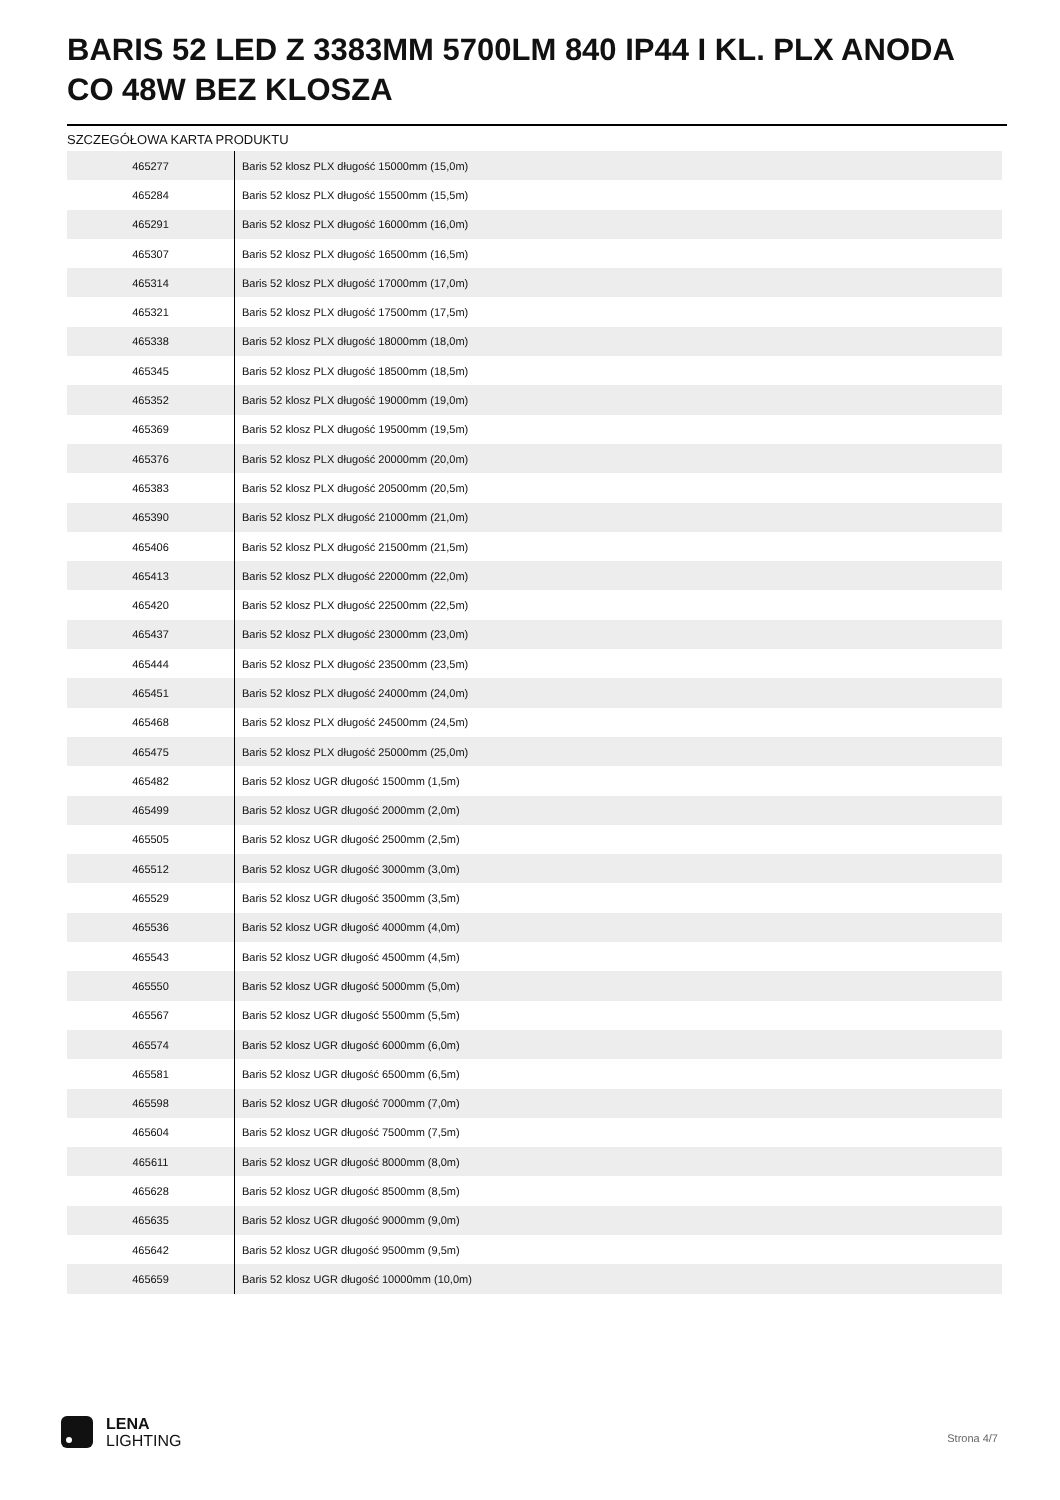BARIS 52 LED Z 3383MM 5700LM 840 IP44 I KL. PLX ANODA CO 48W BEZ KLOSZA
SZCZEGÓŁOWA KARTA PRODUKTU
| 465277 | Baris 52 klosz PLX długość 15000mm (15,0m) |
| 465284 | Baris 52 klosz PLX długość 15500mm (15,5m) |
| 465291 | Baris 52 klosz PLX długość 16000mm (16,0m) |
| 465307 | Baris 52 klosz PLX długość 16500mm (16,5m) |
| 465314 | Baris 52 klosz PLX długość 17000mm (17,0m) |
| 465321 | Baris 52 klosz PLX długość 17500mm (17,5m) |
| 465338 | Baris 52 klosz PLX długość 18000mm (18,0m) |
| 465345 | Baris 52 klosz PLX długość 18500mm (18,5m) |
| 465352 | Baris 52 klosz PLX długość 19000mm (19,0m) |
| 465369 | Baris 52 klosz PLX długość 19500mm (19,5m) |
| 465376 | Baris 52 klosz PLX długość 20000mm (20,0m) |
| 465383 | Baris 52 klosz PLX długość 20500mm (20,5m) |
| 465390 | Baris 52 klosz PLX długość 21000mm (21,0m) |
| 465406 | Baris 52 klosz PLX długość 21500mm (21,5m) |
| 465413 | Baris 52 klosz PLX długość 22000mm (22,0m) |
| 465420 | Baris 52 klosz PLX długość 22500mm (22,5m) |
| 465437 | Baris 52 klosz PLX długość 23000mm (23,0m) |
| 465444 | Baris 52 klosz PLX długość 23500mm (23,5m) |
| 465451 | Baris 52 klosz PLX długość 24000mm (24,0m) |
| 465468 | Baris 52 klosz PLX długość 24500mm (24,5m) |
| 465475 | Baris 52 klosz PLX długość 25000mm (25,0m) |
| 465482 | Baris 52 klosz UGR długość 1500mm (1,5m) |
| 465499 | Baris 52 klosz UGR długość 2000mm (2,0m) |
| 465505 | Baris 52 klosz UGR długość 2500mm (2,5m) |
| 465512 | Baris 52 klosz UGR długość 3000mm (3,0m) |
| 465529 | Baris 52 klosz UGR długość 3500mm (3,5m) |
| 465536 | Baris 52 klosz UGR długość 4000mm (4,0m) |
| 465543 | Baris 52 klosz UGR długość 4500mm (4,5m) |
| 465550 | Baris 52 klosz UGR długość 5000mm (5,0m) |
| 465567 | Baris 52 klosz UGR długość 5500mm (5,5m) |
| 465574 | Baris 52 klosz UGR długość 6000mm (6,0m) |
| 465581 | Baris 52 klosz UGR długość 6500mm (6,5m) |
| 465598 | Baris 52 klosz UGR długość 7000mm (7,0m) |
| 465604 | Baris 52 klosz UGR długość 7500mm (7,5m) |
| 465611 | Baris 52 klosz UGR długość 8000mm (8,0m) |
| 465628 | Baris 52 klosz UGR długość 8500mm (8,5m) |
| 465635 | Baris 52 klosz UGR długość 9000mm (9,0m) |
| 465642 | Baris 52 klosz UGR długość 9500mm (9,5m) |
| 465659 | Baris 52 klosz UGR długość 10000mm (10,0m) |
LENA
LIGHTING
Strona 4/7